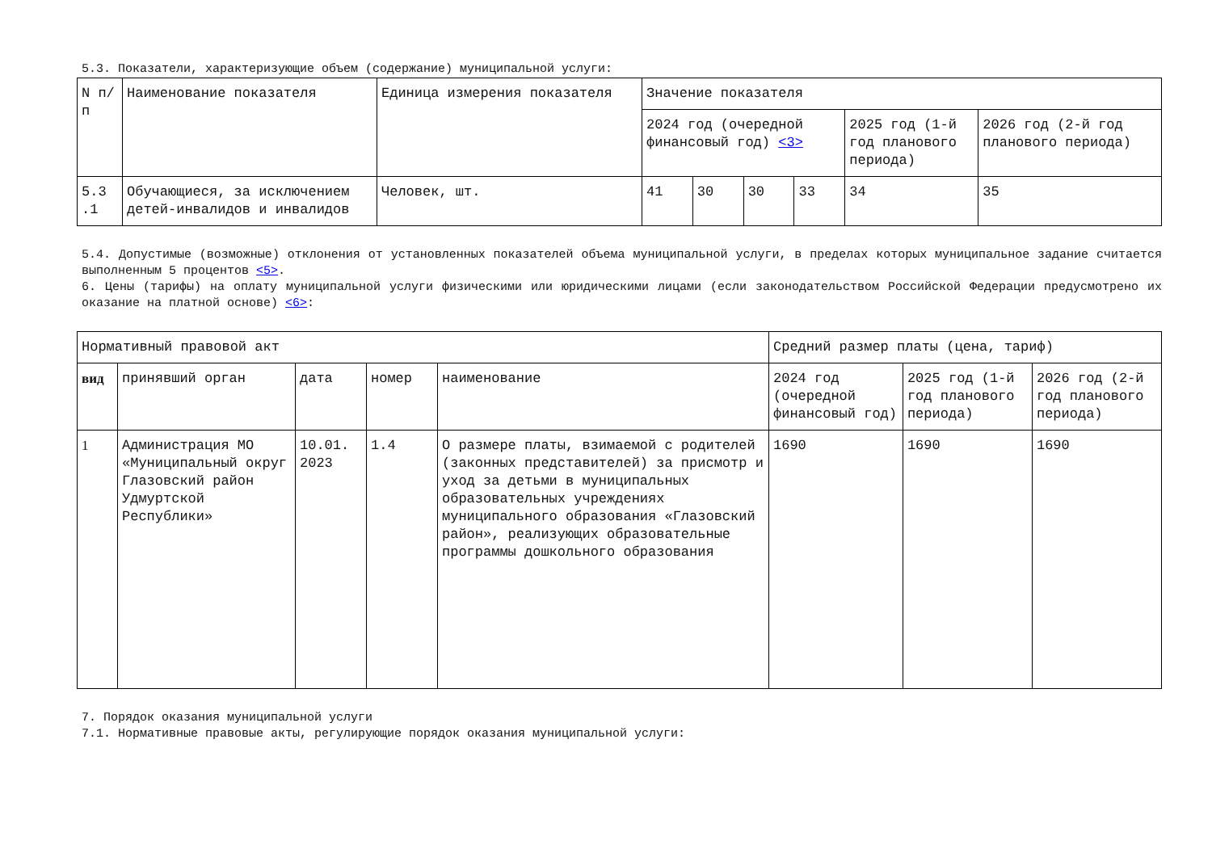5.3. Показатели, характеризующие объем (содержание) муниципальной услуги:
| N п/п | Наименование показателя | Единица измерения показателя | Значение показателя | | | | | |
| --- | --- | --- | --- | --- | --- | --- | --- | --- |
| | | | 2024 год (очередной финансовый год) <3> | | | | 2025 год (1-й год планового периода) | 2026 год (2-й год планового периода) |
| 5.3 .1 | Обучающиеся, за исключением детей-инвалидов и инвалидов | Человек, шт. | 41 | 30 | 30 | 33 | 34 | 35 |
5.4. Допустимые (возможные) отклонения от установленных показателей объема муниципальной услуги, в пределах которых муниципальное задание считается выполненным 5 процентов <5>.
6. Цены (тарифы) на оплату муниципальной услуги физическими или юридическими лицами (если законодательством Российской Федерации предусмотрено их оказание на платной основе) <6>:
| Нормативный правовой акт | | | | | Средний размер платы (цена, тариф) | | |
| --- | --- | --- | --- | --- | --- | --- | --- |
| вид | принявший орган | дата | номер | наименование | 2024 год (очередной финансовый год) | 2025 год (1-й год планового периода) | 2026 год (2-й год планового периода) |
| 1 | Администрация МО «Муниципальный округ Глазовский район Удмуртской Республики» | 10.01. 2023 | 1.4 | О размере платы, взимаемой с родителей (законных представителей) за присмотр и уход за детьми в муниципальных образовательных учреждениях муниципального образования «Глазовский район», реализующих образовательные программы дошкольного образования | 1690 | 1690 | 1690 |
7. Порядок оказания муниципальной услуги
7.1. Нормативные правовые акты, регулирующие порядок оказания муниципальной услуги: